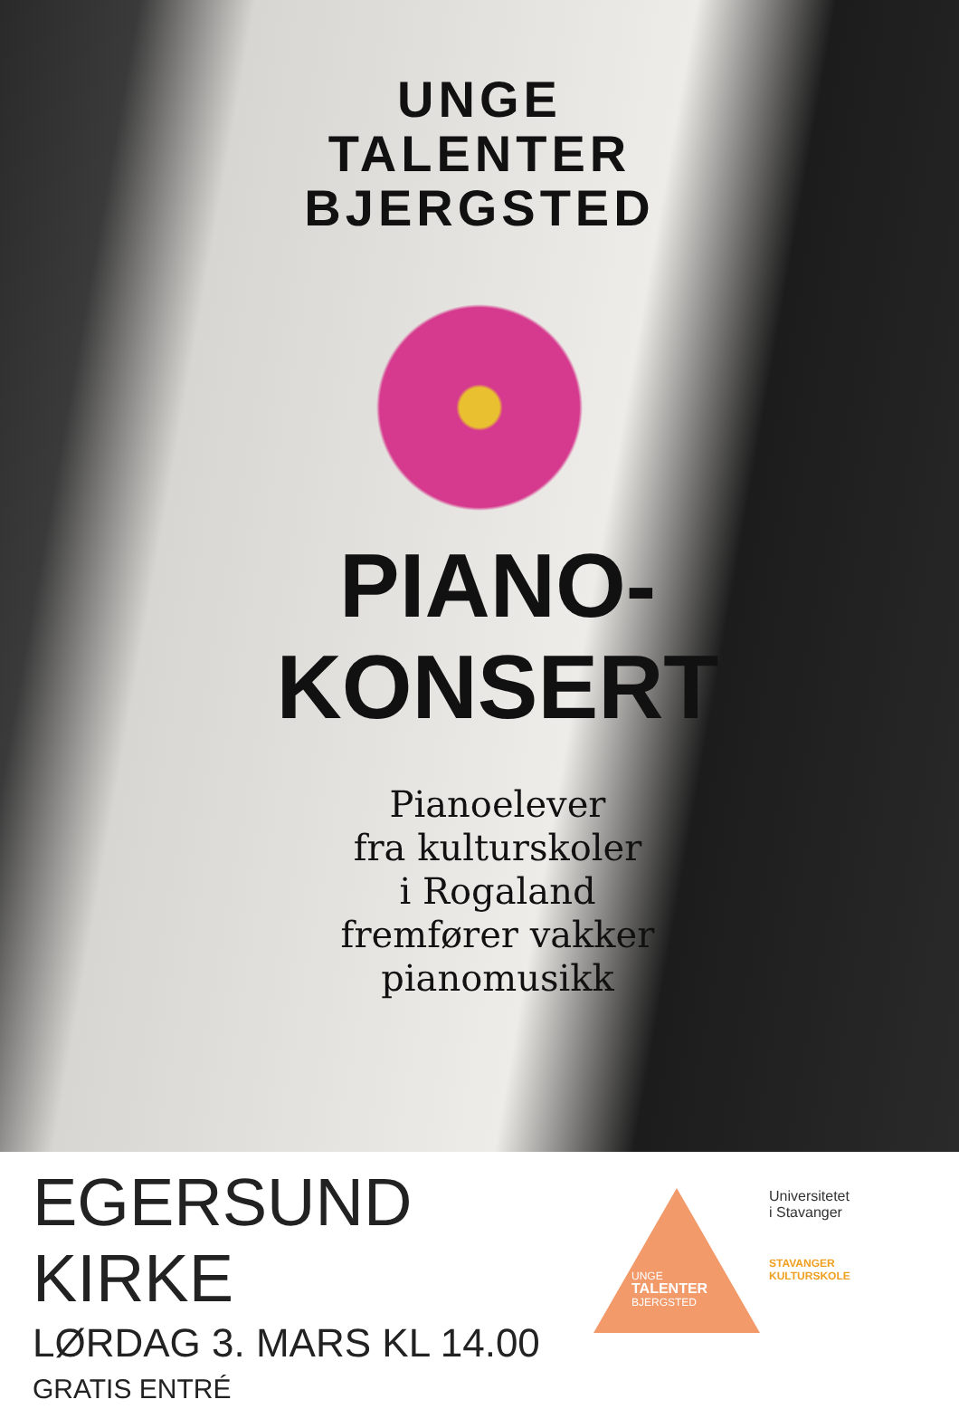UNGE
TALENTER
BJERGSTED
PIANO-
KONSERT
Pianoelever
fra kulturskoler
i Rogaland
fremfører vakker
pianomusikk
EGERSUND KIRKE
LØRDAG 3. MARS KL 14.00
GRATIS ENTRÉ
UNGE
TALENTER
BJERGSTED
Universitetet
i Stavanger
STAVANGER
KULTURSKOLE